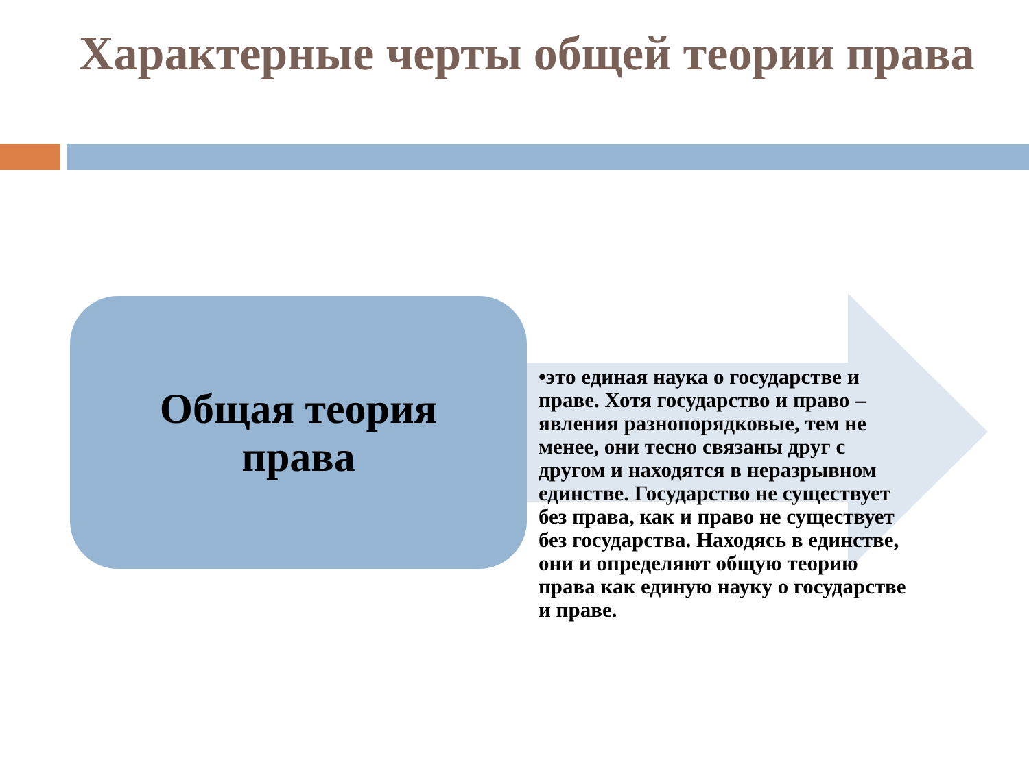Характерные черты общей теории права
Общая теория
права
•это единая наука о государстве и праве. Хотя государство и право – явления разнопорядковые, тем не менее, они тесно связаны друг с другом и находятся в неразрывном единстве. Государство не существует без права, как и право не существует без государства. Находясь в единстве, они и определяют общую теорию права как единую науку о государстве и праве.